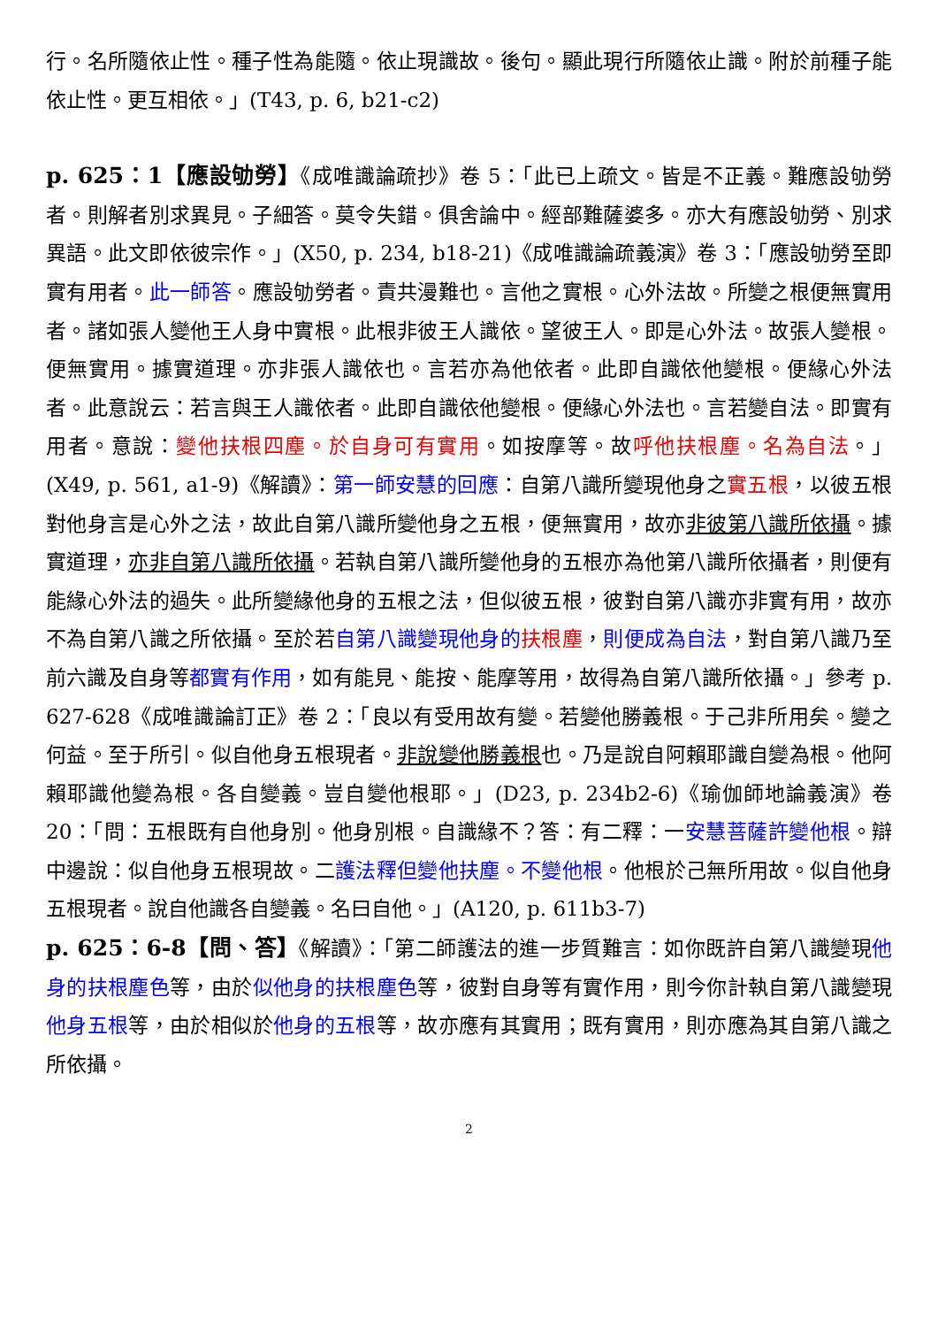行。名所隨依止性。種子性為能隨。依止現識故。後句。顯此現行所隨依止識。附於前種子能依止性。更互相依。」(T43, p. 6, b21-c2)
p. 625：1【應設劬勞】《成唯識論疏抄》卷 5：「此已上疏文。皆是不正義。難應設劬勞者。則解者別求異見。子細答。莫令失錯。俱舍論中。經部難薩婆多。亦大有應設劬勞、別求異語。此文即依彼宗作。」(X50, p. 234, b18-21)《成唯識論疏義演》卷 3：「應設劬勞至即實有用者。此一師答。應設劬勞者。責共漫難也。言他之實根。心外法故。所變之根便無實用者。諸如張人變他王人身中實根。此根非彼王人識依。望彼王人。即是心外法。故張人變根。便無實用。據實道理。亦非張人識依也。言若亦為他依者。此即自識依他變根。便緣心外法者。此意說云：若言與王人識依者。此即自識依他變根。便緣心外法也。言若變自法。即實有用者。意說：變他扶根四塵。於自身可有實用。如按摩等。故呼他扶根塵。名為自法。」(X49, p. 561, a1-9)《解讀》：第一師安慧的回應：自第八識所變現他身之實五根，以彼五根對他身言是心外之法，故此自第八識所變他身之五根，便無實用，故亦非彼第八識所依攝。據實道理，亦非自第八識所依攝。若執自第八識所變他身的五根亦為他第八識所依攝者，則便有能緣心外法的過失。此所變緣他身的五根之法，但似彼五根，彼對自第八識亦非實有用，故亦不為自第八識之所依攝。至於若自第八識變現他身的 扶根塵，則便成為自法，對自第八識乃至前六識及自身等都實有作用，如有能見、能按、能摩等用，故得為自第八識所依攝。」參考 p. 627-628《成唯識論訂正》卷 2：「良以有受用故有變。若變他勝義根。于己非所用矣。變之何益。至于所引。似自他身五根現者。非說變他勝義根也。乃是說自阿賴耶識自變為根。他阿賴耶識他變為根。各自變義。豈自變他根耶。」(D23, p. 234b2-6)《瑜伽師地論義演》卷 20：「問：五根既有自他身別。他身別根。自識緣不？答：有二釋：一安慧菩薩許變他根。辯中邊說：似自他身五根現故。二護法釋但變他扶塵。不變他根。他根於己無所用故。似自他身五根現者。說自他識各自變義。名曰自他。」(A120, p. 611b3-7)
p. 625：6-8【問、答】《解讀》：「第二師護法的進一步質難言：如你既許自第八識變現他身的扶根塵色等，由於似他身的扶根塵色等，彼對自身等有實作用，則今你計執自第八識變現他身五根等，由於相似於他身的五根等，故亦應有其實用；既有實用，則亦應為其自第八識之所依攝。
2